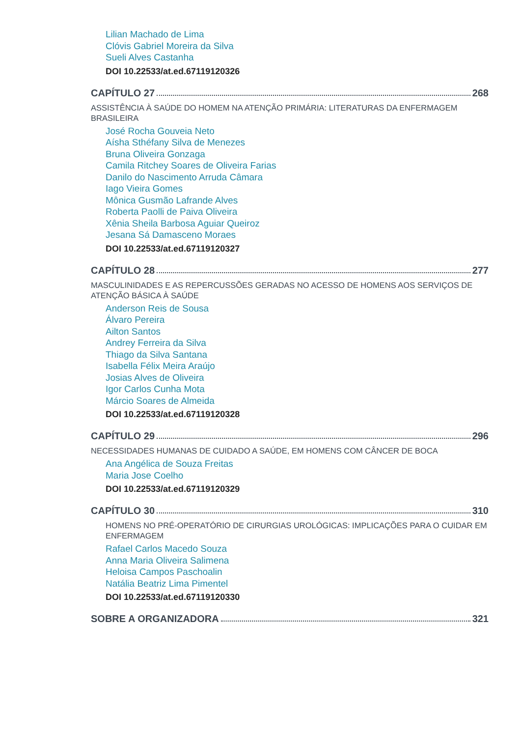Lilian Machado de Lima
Clóvis Gabriel Moreira da Silva
Sueli Alves Castanha
DOI 10.22533/at.ed.67119120326
CAPÍTULO 27 268
ASSISTÊNCIA À SAÚDE DO HOMEM NA ATENÇÃO PRIMÁRIA: LITERATURAS DA ENFERMAGEM BRASILEIRA
José Rocha Gouveia Neto
Aísha Sthéfany Silva de Menezes
Bruna Oliveira Gonzaga
Camila Ritchey Soares de Oliveira Farias
Danilo do Nascimento Arruda Câmara
Iago Vieira Gomes
Mônica Gusmão Lafrande Alves
Roberta Paolli de Paiva Oliveira
Xênia Sheila Barbosa Aguiar Queiroz
Jesana Sá Damasceno Moraes
DOI 10.22533/at.ed.67119120327
CAPÍTULO 28 277
MASCULINIDADES E AS REPERCUSSÕES GERADAS NO ACESSO DE HOMENS AOS SERVIÇOS DE ATENÇÃO BÁSICA À SAÚDE
Anderson Reis de Sousa
Álvaro Pereira
Ailton Santos
Andrey Ferreira da Silva
Thiago da Silva Santana
Isabella Félix Meira Araújo
Josias Alves de Oliveira
Igor Carlos Cunha Mota
Márcio Soares de Almeida
DOI 10.22533/at.ed.67119120328
CAPÍTULO 29 296
NECESSIDADES HUMANAS DE CUIDADO A SAÚDE, EM HOMENS COM CÂNCER DE BOCA
Ana Angélica de Souza Freitas
Maria Jose Coelho
DOI 10.22533/at.ed.67119120329
CAPÍTULO 30 310
HOMENS NO PRÉ-OPERATÓRIO DE CIRURGIAS UROLÓGICAS: IMPLICAÇÕES PARA O CUIDAR EM ENFERMAGEM
Rafael Carlos Macedo Souza
Anna Maria Oliveira Salimena
Heloisa Campos Paschoalin
Natália Beatriz Lima Pimentel
DOI 10.22533/at.ed.67119120330
SOBRE A ORGANIZADORA 321